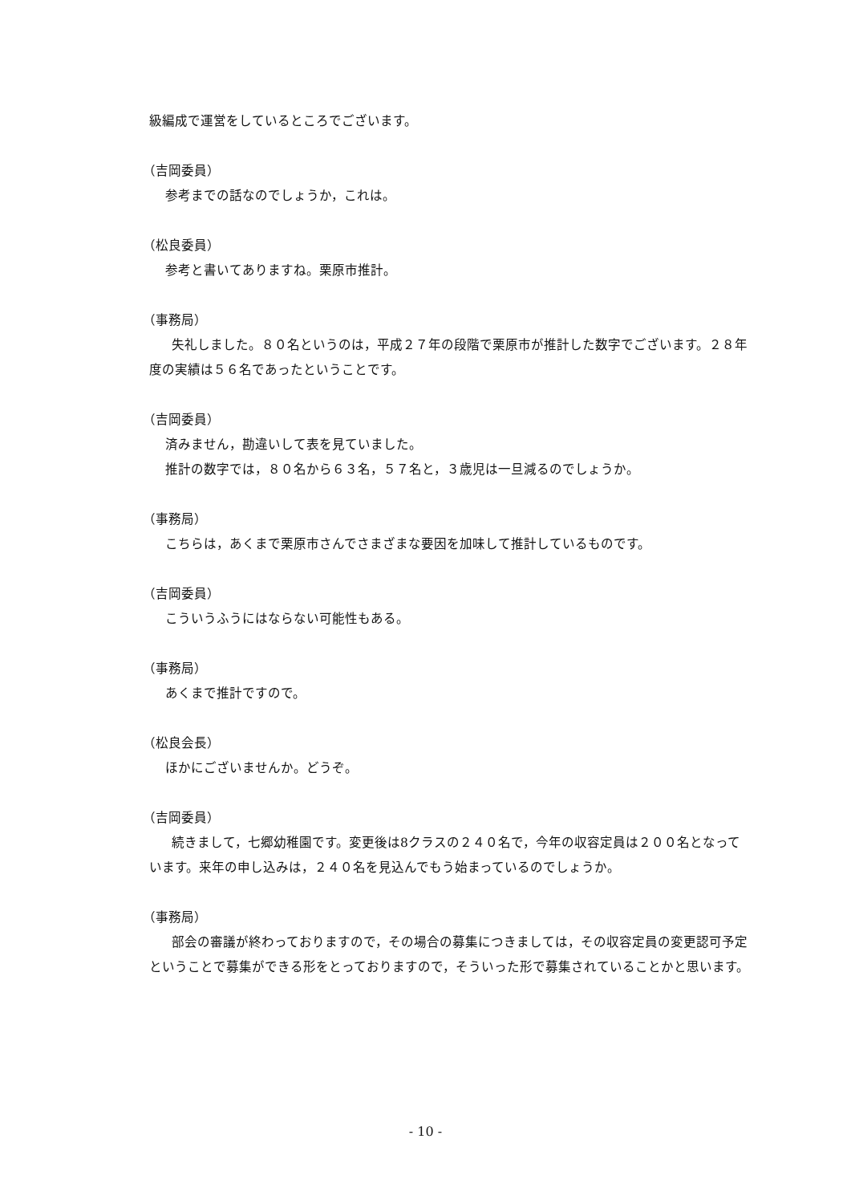級編成で運営をしているところでございます。
（吉岡委員）
参考までの話なのでしょうか，これは。
（松良委員）
参考と書いてありますね。栗原市推計。
（事務局）
失礼しました。８０名というのは，平成２７年の段階で栗原市が推計した数字でございます。２８年度の実績は５６名であったということです。
（吉岡委員）
済みません，勘違いして表を見ていました。
推計の数字では，８０名から６３名，５７名と，３歳児は一旦減るのでしょうか。
（事務局）
こちらは，あくまで栗原市さんでさまざまな要因を加味して推計しているものです。
（吉岡委員）
こういうふうにはならない可能性もある。
（事務局）
あくまで推計ですので。
（松良会長）
ほかにございませんか。どうぞ。
（吉岡委員）
続きまして，七郷幼稚園です。変更後は8クラスの２４０名で，今年の収容定員は２００名となっています。来年の申し込みは，２４０名を見込んでもう始まっているのでしょうか。
（事務局）
部会の審議が終わっておりますので，その場合の募集につきましては，その収容定員の変更認可予定ということで募集ができる形をとっておりますので，そういった形で募集されていることかと思います。
- 10 -